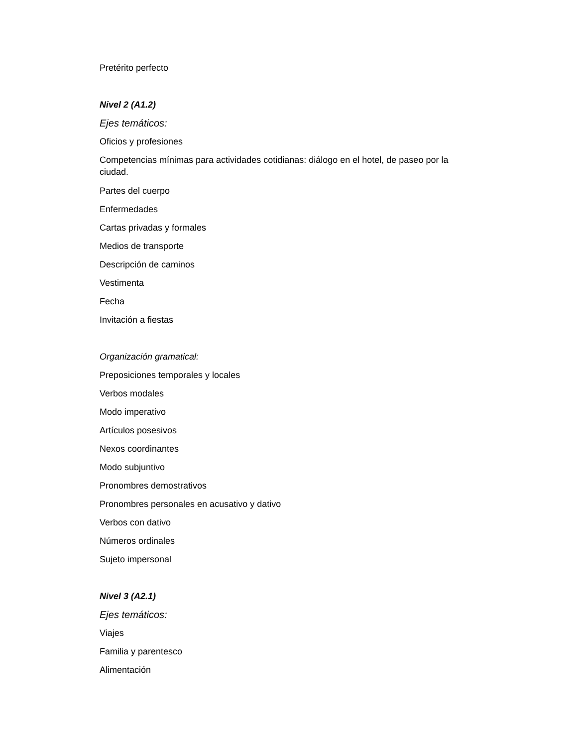Pretérito perfecto
Nivel 2 (A1.2)
Ejes temáticos:
Oficios y profesiones
Competencias mínimas para actividades cotidianas: diálogo en el hotel, de paseo por la ciudad.
Partes del cuerpo
Enfermedades
Cartas privadas y formales
Medios de transporte
Descripción de caminos
Vestimenta
Fecha
Invitación a fiestas
Organización gramatical:
Preposiciones temporales y locales
Verbos modales
Modo imperativo
Artículos posesivos
Nexos coordinantes
Modo subjuntivo
Pronombres demostrativos
Pronombres personales en acusativo y dativo
Verbos con dativo
Números ordinales
Sujeto impersonal
Nivel 3 (A2.1)
Ejes temáticos:
Viajes
Familia y parentesco
Alimentación